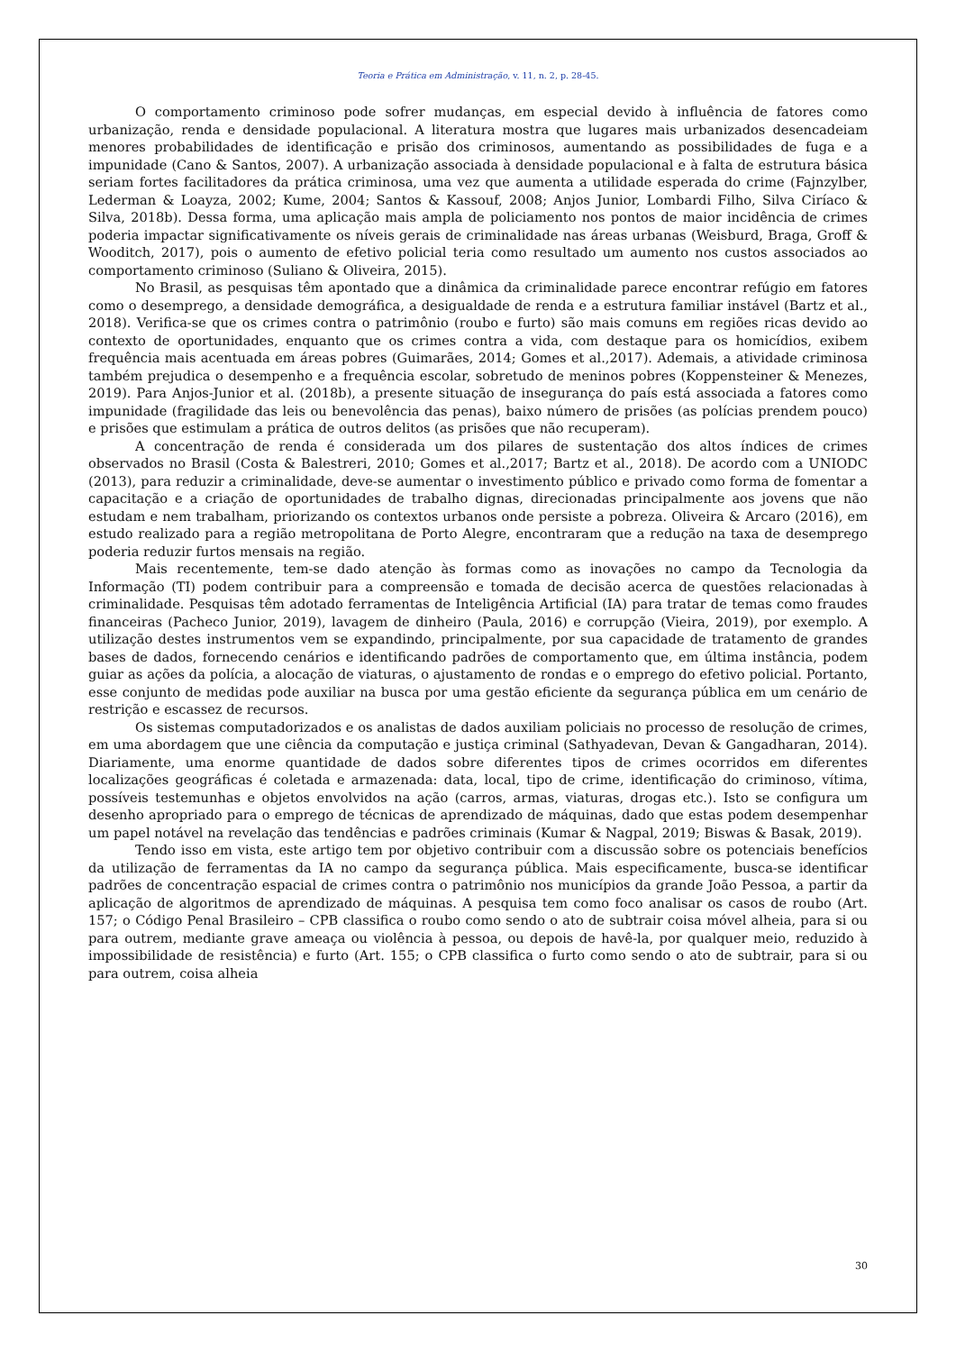Teoria e Prática em Administração, v. 11, n. 2, p. 28-45.
O comportamento criminoso pode sofrer mudanças, em especial devido à influência de fatores como urbanização, renda e densidade populacional. A literatura mostra que lugares mais urbanizados desencadeiam menores probabilidades de identificação e prisão dos criminosos, aumentando as possibilidades de fuga e a impunidade (Cano & Santos, 2007). A urbanização associada à densidade populacional e à falta de estrutura básica seriam fortes facilitadores da prática criminosa, uma vez que aumenta a utilidade esperada do crime (Fajnzylber, Lederman & Loayza, 2002; Kume, 2004; Santos & Kassouf, 2008; Anjos Junior, Lombardi Filho, Silva Ciríaco & Silva, 2018b). Dessa forma, uma aplicação mais ampla de policiamento nos pontos de maior incidência de crimes poderia impactar significativamente os níveis gerais de criminalidade nas áreas urbanas (Weisburd, Braga, Groff & Wooditch, 2017), pois o aumento de efetivo policial teria como resultado um aumento nos custos associados ao comportamento criminoso (Suliano & Oliveira, 2015).
No Brasil, as pesquisas têm apontado que a dinâmica da criminalidade parece encontrar refúgio em fatores como o desemprego, a densidade demográfica, a desigualdade de renda e a estrutura familiar instável (Bartz et al., 2018). Verifica-se que os crimes contra o patrimônio (roubo e furto) são mais comuns em regiões ricas devido ao contexto de oportunidades, enquanto que os crimes contra a vida, com destaque para os homicídios, exibem frequência mais acentuada em áreas pobres (Guimarães, 2014; Gomes et al.,2017). Ademais, a atividade criminosa também prejudica o desempenho e a frequência escolar, sobretudo de meninos pobres (Koppensteiner & Menezes, 2019). Para Anjos-Junior et al. (2018b), a presente situação de insegurança do país está associada a fatores como impunidade (fragilidade das leis ou benevolência das penas), baixo número de prisões (as polícias prendem pouco) e prisões que estimulam a prática de outros delitos (as prisões que não recuperam).
A concentração de renda é considerada um dos pilares de sustentação dos altos índices de crimes observados no Brasil (Costa & Balestreri, 2010; Gomes et al.,2017; Bartz et al., 2018). De acordo com a UNIODC (2013), para reduzir a criminalidade, deve-se aumentar o investimento público e privado como forma de fomentar a capacitação e a criação de oportunidades de trabalho dignas, direcionadas principalmente aos jovens que não estudam e nem trabalham, priorizando os contextos urbanos onde persiste a pobreza. Oliveira & Arcaro (2016), em estudo realizado para a região metropolitana de Porto Alegre, encontraram que a redução na taxa de desemprego poderia reduzir furtos mensais na região.
Mais recentemente, tem-se dado atenção às formas como as inovações no campo da Tecnologia da Informação (TI) podem contribuir para a compreensão e tomada de decisão acerca de questões relacionadas à criminalidade. Pesquisas têm adotado ferramentas de Inteligência Artificial (IA) para tratar de temas como fraudes financeiras (Pacheco Junior, 2019), lavagem de dinheiro (Paula, 2016) e corrupção (Vieira, 2019), por exemplo. A utilização destes instrumentos vem se expandindo, principalmente, por sua capacidade de tratamento de grandes bases de dados, fornecendo cenários e identificando padrões de comportamento que, em última instância, podem guiar as ações da polícia, a alocação de viaturas, o ajustamento de rondas e o emprego do efetivo policial. Portanto, esse conjunto de medidas pode auxiliar na busca por uma gestão eficiente da segurança pública em um cenário de restrição e escassez de recursos.
Os sistemas computadorizados e os analistas de dados auxiliam policiais no processo de resolução de crimes, em uma abordagem que une ciência da computação e justiça criminal (Sathyadevan, Devan & Gangadharan, 2014). Diariamente, uma enorme quantidade de dados sobre diferentes tipos de crimes ocorridos em diferentes localizações geográficas é coletada e armazenada: data, local, tipo de crime, identificação do criminoso, vítima, possíveis testemunhas e objetos envolvidos na ação (carros, armas, viaturas, drogas etc.). Isto se configura um desenho apropriado para o emprego de técnicas de aprendizado de máquinas, dado que estas podem desempenhar um papel notável na revelação das tendências e padrões criminais (Kumar & Nagpal, 2019; Biswas & Basak, 2019).
Tendo isso em vista, este artigo tem por objetivo contribuir com a discussão sobre os potenciais benefícios da utilização de ferramentas da IA no campo da segurança pública. Mais especificamente, busca-se identificar padrões de concentração espacial de crimes contra o patrimônio nos municípios da grande João Pessoa, a partir da aplicação de algoritmos de aprendizado de máquinas. A pesquisa tem como foco analisar os casos de roubo (Art. 157; o Código Penal Brasileiro – CPB classifica o roubo como sendo o ato de subtrair coisa móvel alheia, para si ou para outrem, mediante grave ameaça ou violência à pessoa, ou depois de havê-la, por qualquer meio, reduzido à impossibilidade de resistência) e furto (Art. 155; o CPB classifica o furto como sendo o ato de subtrair, para si ou para outrem, coisa alheia
30